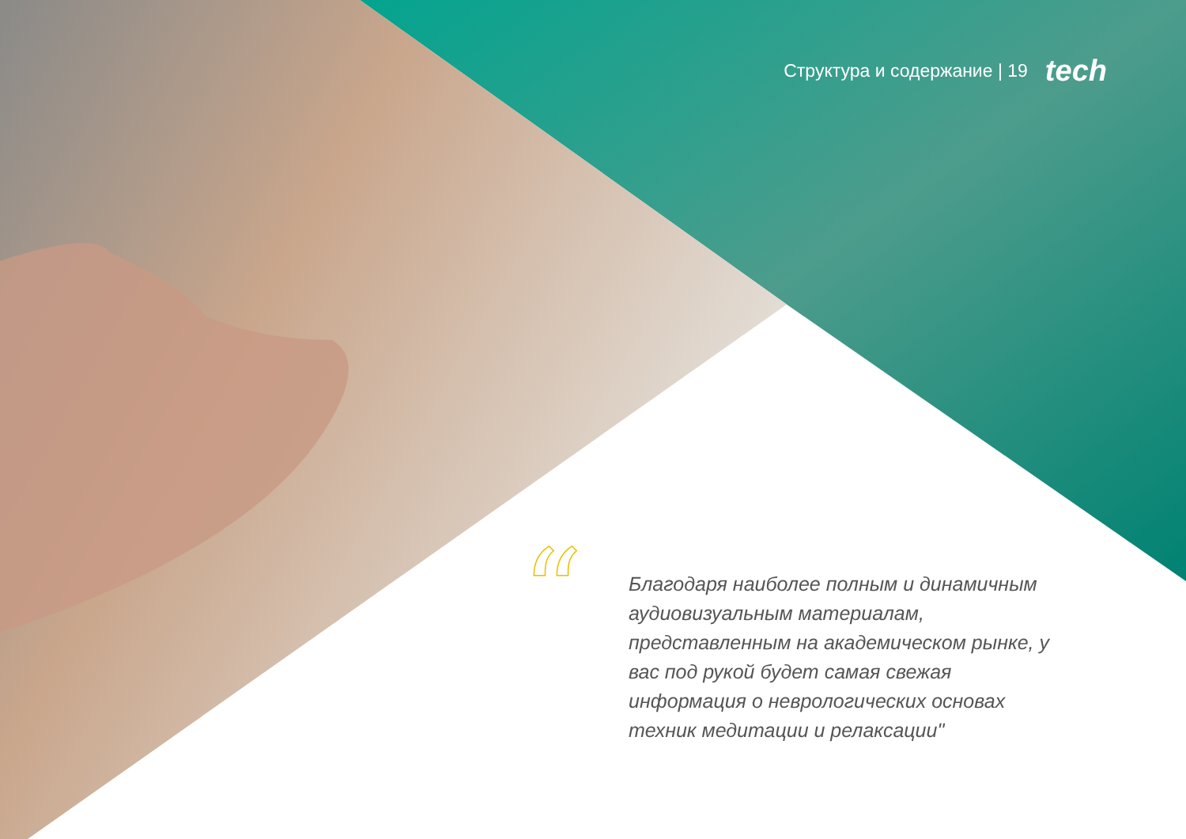Структура и содержание | 19 tech
“
Благодаря наиболее полным и динамичным аудиовизуальным материалам, представленным на академическом рынке, у вас под рукой будет самая свежая информация о неврологических основах техник медитации и релаксации"